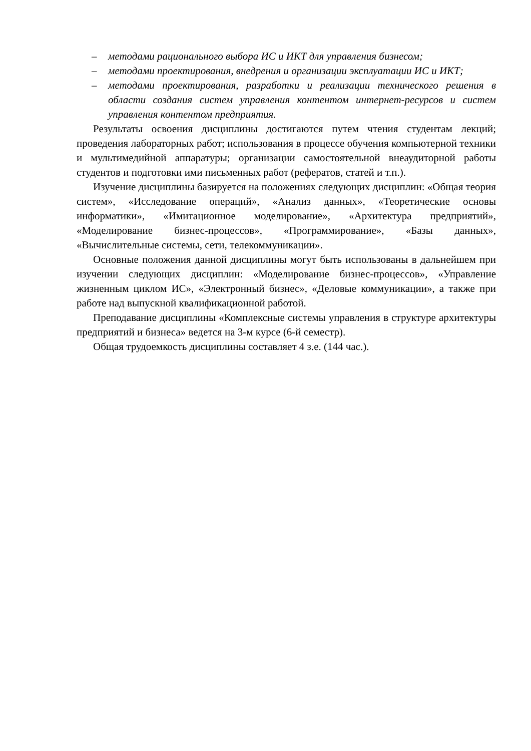– методами рационального выбора ИС и ИКТ для управления бизнесом;
– методами проектирования, внедрения и организации эксплуатации ИС и ИКТ;
– методами проектирования, разработки и реализации технического решения в области создания систем управления контентом интернет-ресурсов и систем управления контентом предприятия.
Результаты освоения дисциплины достигаются путем чтения студентам лекций; проведения лабораторных работ; использования в процессе обучения компьютерной техники и мультимедийной аппаратуры; организации самостоятельной внеаудиторной работы студентов и подготовки ими письменных работ (рефератов, статей и т.п.).
Изучение дисциплины базируется на положениях следующих дисциплин: «Общая теория систем», «Исследование операций», «Анализ данных», «Теоретические основы информатики», «Имитационное моделирование», «Архитектура предприятий», «Моделирование бизнес-процессов», «Программирование», «Базы данных», «Вычислительные системы, сети, телекоммуникации».
Основные положения данной дисциплины могут быть использованы в дальнейшем при изучении следующих дисциплин: «Моделирование бизнес-процессов», «Управление жизненным циклом ИС», «Электронный бизнес», «Деловые коммуникации», а также при работе над выпускной квалификационной работой.
Преподавание дисциплины «Комплексные системы управления в структуре архитектуры предприятий и бизнеса» ведется на 3-м курсе (6-й семестр).
Общая трудоемкость дисциплины составляет 4 з.е. (144 час.).